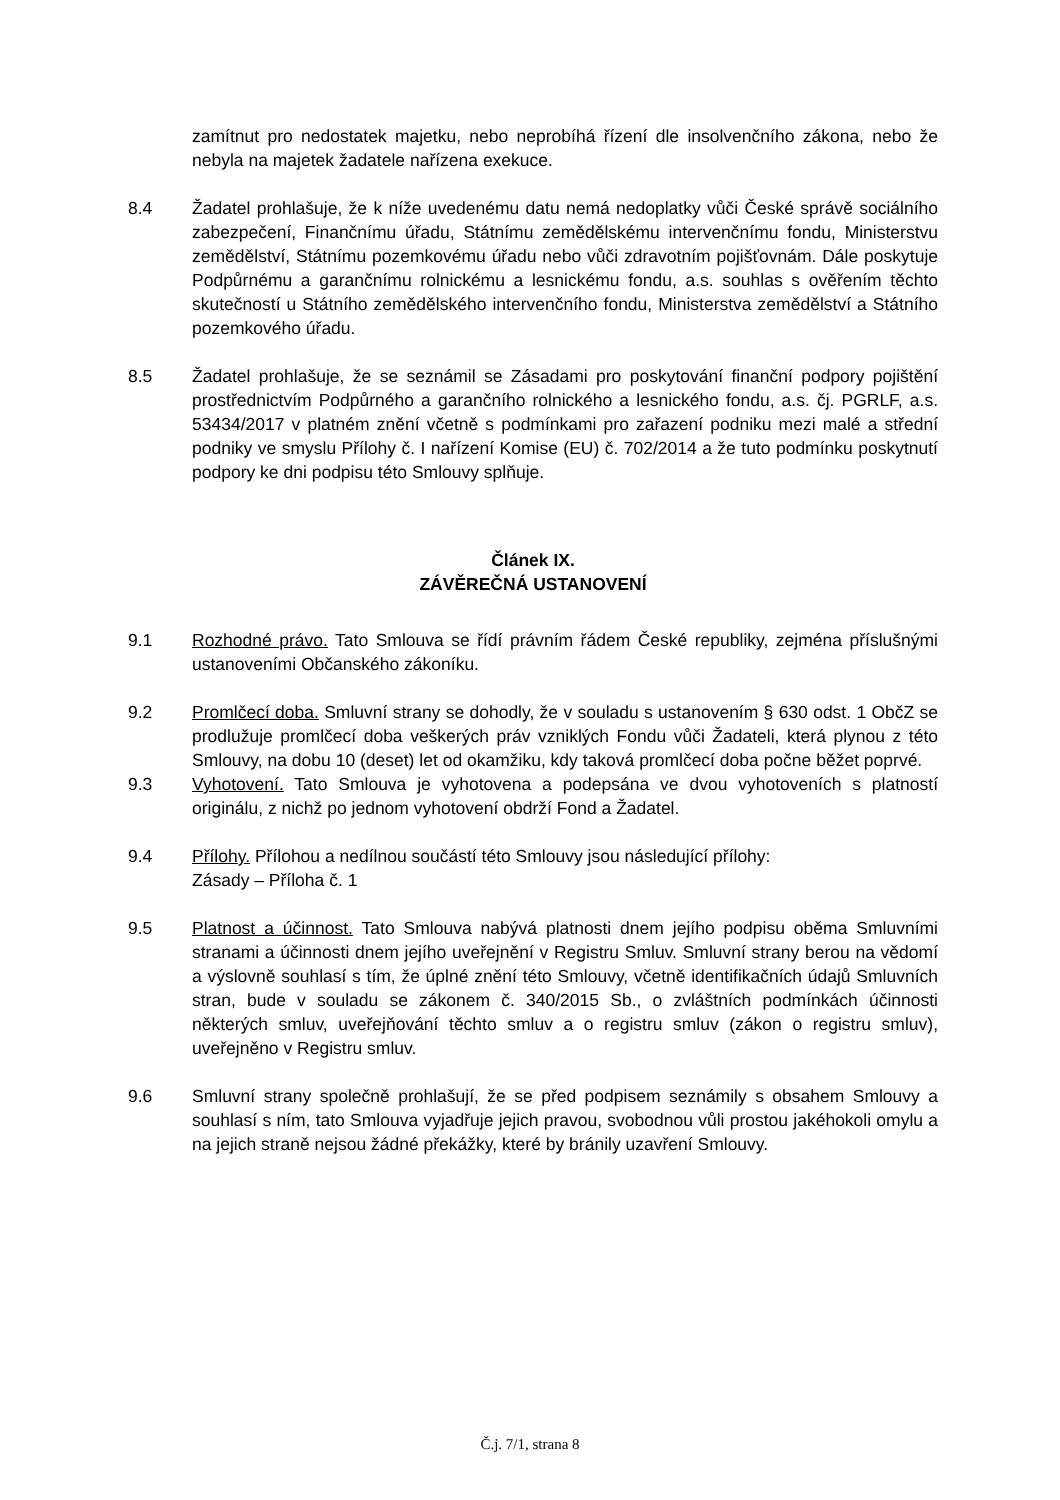zamítnut pro nedostatek majetku, nebo neprobíhá řízení dle insolvenčního zákona, nebo že nebyla na majetek žadatele nařízena exekuce.
8.4 Žadatel prohlašuje, že k níže uvedenému datu nemá nedoplatky vůči České správě sociálního zabezpečení, Finančnímu úřadu, Státnímu zemědělskému intervenčnímu fondu, Ministerstvu zemědělství, Státnímu pozemkovému úřadu nebo vůči zdravotním pojišťovnám. Dále poskytuje Podpůrnému a garančnímu rolnickému a lesnickému fondu, a.s. souhlas s ověřením těchto skutečností u Státního zemědělského intervenčního fondu, Ministerstva zemědělství a Státního pozemkového úřadu.
8.5 Žadatel prohlašuje, že se seznámil se Zásadami pro poskytování finanční podpory pojištění prostřednictvím Podpůrného a garančního rolnického a lesnického fondu, a.s. čj. PGRLF, a.s. 53434/2017 v platném znění včetně s podmínkami pro zařazení podniku mezi malé a střední podniky ve smyslu Přílohy č. I nařízení Komise (EU) č. 702/2014 a že tuto podmínku poskytnutí podpory ke dni podpisu této Smlouvy splňuje.
Článek IX.
ZÁVĚREČNÁ USTANOVENÍ
9.1 Rozhodné právo. Tato Smlouva se řídí právním řádem České republiky, zejména příslušnými ustanoveními Občanského zákoníku.
9.2 Promlčecí doba. Smluvní strany se dohodly, že v souladu s ustanovením § 630 odst. 1 ObčZ se prodlužuje promlčecí doba veškerých práv vzniklých Fondu vůči Žadateli, která plynou z této Smlouvy, na dobu 10 (deset) let od okamžiku, kdy taková promlčecí doba počne běžet poprvé.
9.3 Vyhotovení. Tato Smlouva je vyhotovena a podepsána ve dvou vyhotoveních s platností originálu, z nichž po jednom vyhotovení obdrží Fond a Žadatel.
9.4 Přílohy. Přílohou a nedílnou součástí této Smlouvy jsou následující přílohy:
Zásady – Příloha č. 1
9.5 Platnost a účinnost. Tato Smlouva nabývá platnosti dnem jejího podpisu oběma Smluvními stranami a účinnosti dnem jejího uveřejnění v Registru Smluv. Smluvní strany berou na vědomí a výslovně souhlasí s tím, že úplné znění této Smlouvy, včetně identifikačních údajů Smluvních stran, bude v souladu se zákonem č. 340/2015 Sb., o zvláštních podmínkách účinnosti některých smluv, uveřejňování těchto smluv a o registru smluv (zákon o registru smluv), uveřejněno v Registru smluv.
9.6 Smluvní strany společně prohlašují, že se před podpisem seznámily s obsahem Smlouvy a souhlasí s ním, tato Smlouva vyjadřuje jejich pravou, svobodnou vůli prostou jakéhokoli omylu a na jejich straně nejsou žádné překážky, které by bránily uzavření Smlouvy.
Č.j. 7/1, strana 8